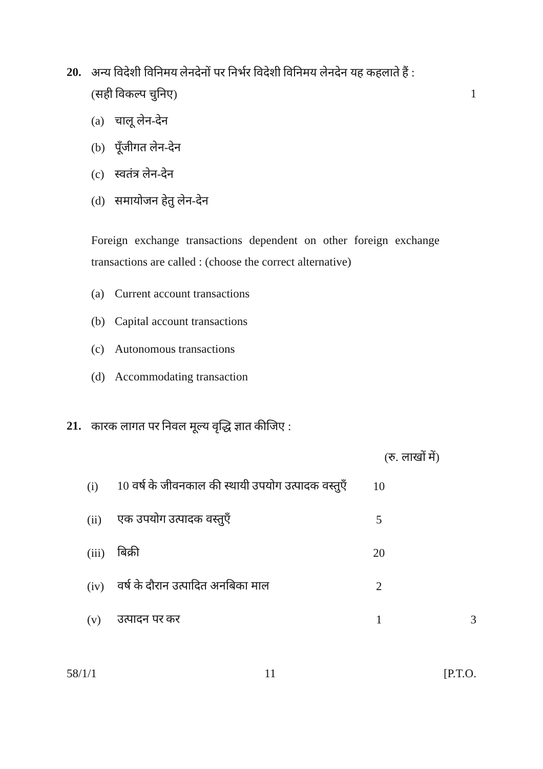20. अन्य विदेशी विनिमय लेनदेनों पर निर्भर विदेशी विनिमय लेनदेन यह कहलाते हैं :
(सही विकल्प चुनिए) 1
(a) चालू लेन-देन
(b) पूँजीगत लेन-देन
(c) स्वतंत्र लेन-देन
(d) समायोजन हेतु लेन-देन
Foreign exchange transactions dependent on other foreign exchange transactions are called : (choose the correct alternative)
(a) Current account transactions
(b) Capital account transactions
(c) Autonomous transactions
(d) Accommodating transaction
21. कारक लागत पर निवल मूल्य वृद्धि ज्ञात कीजिए :
(रु. लाखों में)
| (i) | 10 वर्ष के जीवनकाल की स्थायी उपयोग उत्पादक वस्तुएँ | 10 | |
| (ii) | एक उपयोग उत्पादक वस्तुएँ | 5 | |
| (iii) | बिक्री | 20 | |
| (iv) | वर्ष के दौरान उत्पादित अनबिका माल | 2 | |
| (v) | उत्पादन पर कर | 1 | 3 |
58/1/1 11 [P.T.O.